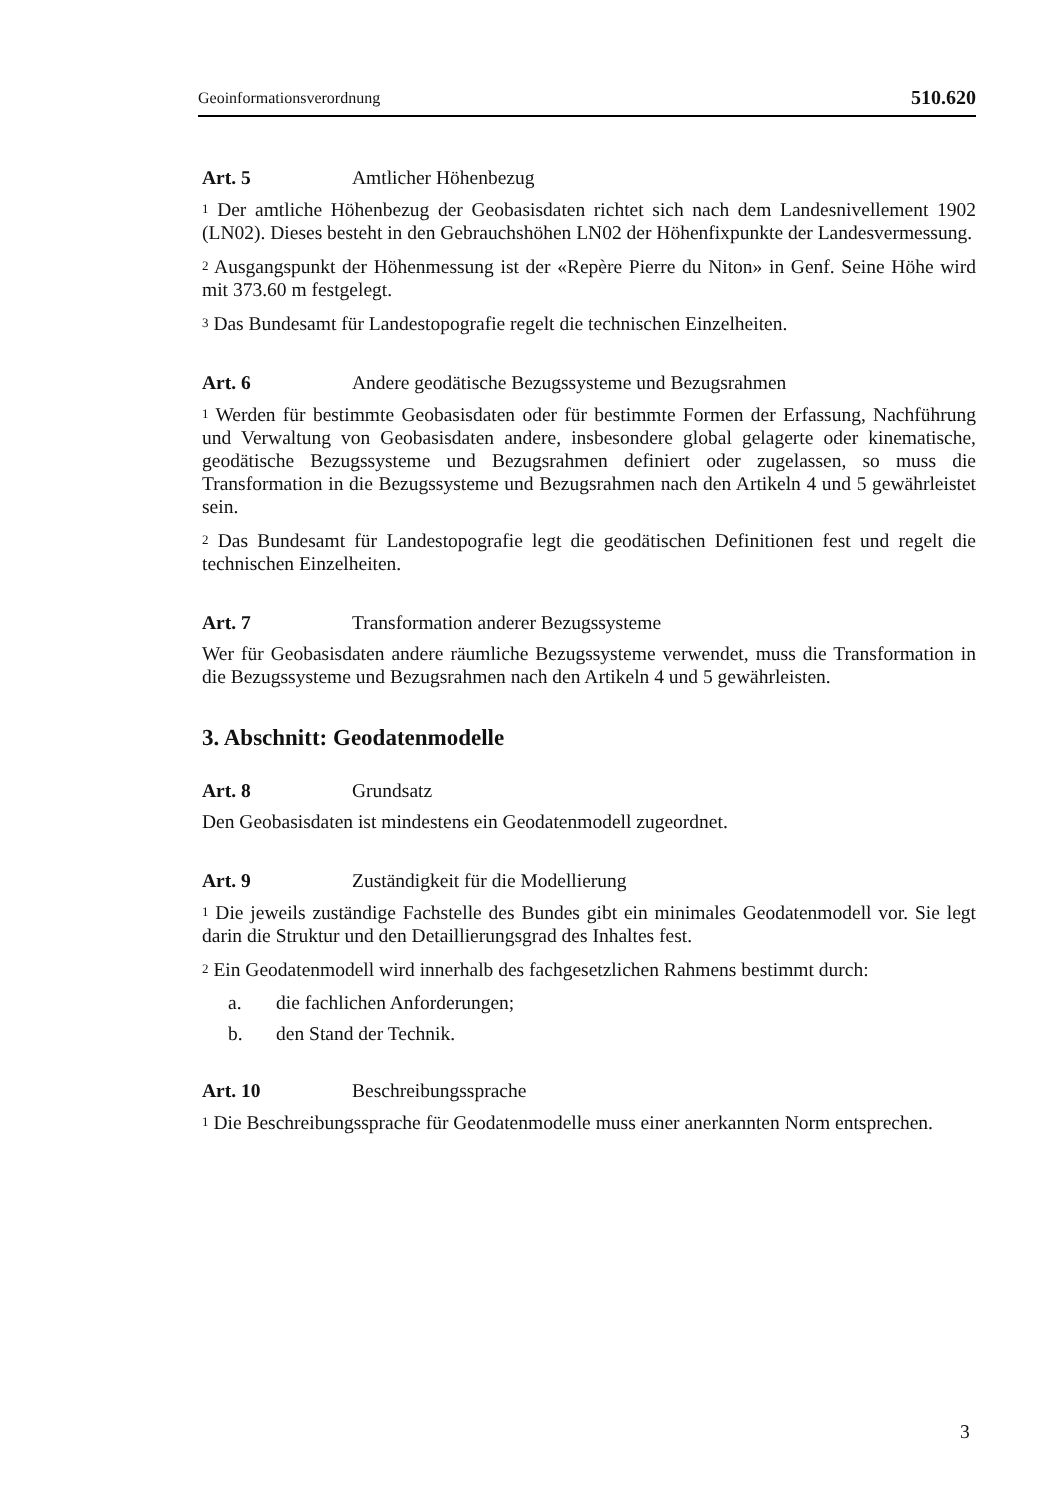Geoinformationsverordnung 510.620
Art. 5 Amtlicher Höhenbezug
<sup>1</sup> Der amtliche Höhenbezug der Geobasisdaten richtet sich nach dem Landesnivellement 1902 (LN02). Dieses besteht in den Gebrauchshöhen LN02 der Höhenfixpunkte der Landesvermessung.
<sup>2</sup> Ausgangspunkt der Höhenmessung ist der «Repère Pierre du Niton» in Genf. Seine Höhe wird mit 373.60 m festgelegt.
<sup>3</sup> Das Bundesamt für Landestopografie regelt die technischen Einzelheiten.
Art. 6 Andere geodätische Bezugssysteme und Bezugsrahmen
<sup>1</sup> Werden für bestimmte Geobasisdaten oder für bestimmte Formen der Erfassung, Nachführung und Verwaltung von Geobasisdaten andere, insbesondere global gelagerte oder kinematische, geodätische Bezugssysteme und Bezugsrahmen definiert oder zugelassen, so muss die Transformation in die Bezugssysteme und Bezugsrahmen nach den Artikeln 4 und 5 gewährleistet sein.
<sup>2</sup> Das Bundesamt für Landestopografie legt die geodätischen Definitionen fest und regelt die technischen Einzelheiten.
Art. 7 Transformation anderer Bezugssysteme
Wer für Geobasisdaten andere räumliche Bezugssysteme verwendet, muss die Transformation in die Bezugssysteme und Bezugsrahmen nach den Artikeln 4 und 5 gewährleisten.
3. Abschnitt: Geodatenmodelle
Art. 8 Grundsatz
Den Geobasisdaten ist mindestens ein Geodatenmodell zugeordnet.
Art. 9 Zuständigkeit für die Modellierung
<sup>1</sup> Die jeweils zuständige Fachstelle des Bundes gibt ein minimales Geodatenmodell vor. Sie legt darin die Struktur und den Detaillierungsgrad des Inhaltes fest.
<sup>2</sup> Ein Geodatenmodell wird innerhalb des fachgesetzlichen Rahmens bestimmt durch:
a. die fachlichen Anforderungen;
b. den Stand der Technik.
Art. 10 Beschreibungssprache
<sup>1</sup> Die Beschreibungssprache für Geodatenmodelle muss einer anerkannten Norm entsprechen.
3